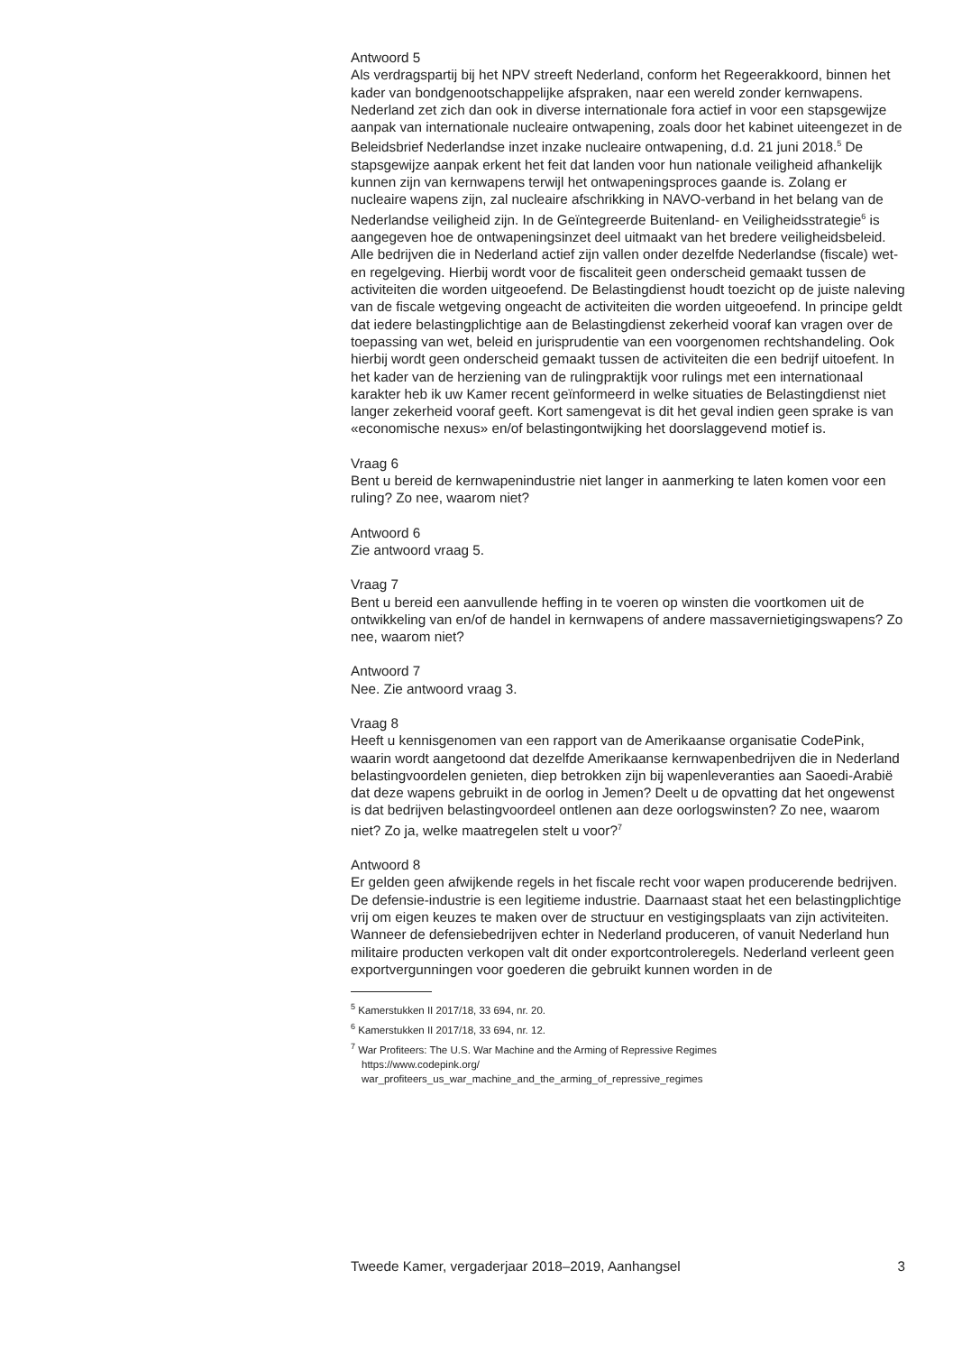Antwoord 5
Als verdragspartij bij het NPV streeft Nederland, conform het Regeerakkoord, binnen het kader van bondgenootschappelijke afspraken, naar een wereld zonder kernwapens. Nederland zet zich dan ook in diverse internationale fora actief in voor een stapsgewijze aanpak van internationale nucleaire ontwapening, zoals door het kabinet uiteengezet in de Beleidsbrief Nederlandse inzet inzake nucleaire ontwapening, d.d. 21 juni 2018.<sup>5</sup> De stapsgewijze aanpak erkent het feit dat landen voor hun nationale veiligheid afhankelijk kunnen zijn van kernwapens terwijl het ontwapeningsproces gaande is. Zolang er nucleaire wapens zijn, zal nucleaire afschrikking in NAVO-verband in het belang van de Nederlandse veiligheid zijn. In de Geïntegreerde Buitenland- en Veiligheidsstrategie<sup>6</sup> is aangegeven hoe de ontwapeningsinzet deel uitmaakt van het bredere veiligheidsbeleid.
Alle bedrijven die in Nederland actief zijn vallen onder dezelfde Nederlandse (fiscale) wet- en regelgeving. Hierbij wordt voor de fiscaliteit geen onderscheid gemaakt tussen de activiteiten die worden uitgeoefend. De Belastingdienst houdt toezicht op de juiste naleving van de fiscale wetgeving ongeacht de activiteiten die worden uitgeoefend. In principe geldt dat iedere belastingplichtige aan de Belastingdienst zekerheid vooraf kan vragen over de toepassing van wet, beleid en jurisprudentie van een voorgenomen rechtshandeling. Ook hierbij wordt geen onderscheid gemaakt tussen de activiteiten die een bedrijf uitoefent. In het kader van de herziening van de rulingpraktijk voor rulings met een internationaal karakter heb ik uw Kamer recent geïnformeerd in welke situaties de Belastingdienst niet langer zekerheid vooraf geeft. Kort samengevat is dit het geval indien geen sprake is van «economische nexus» en/of belastingontwijking het doorslaggevend motief is.
Vraag 6
Bent u bereid de kernwapenindustrie niet langer in aanmerking te laten komen voor een ruling? Zo nee, waarom niet?
Antwoord 6
Zie antwoord vraag 5.
Vraag 7
Bent u bereid een aanvullende heffing in te voeren op winsten die voortkomen uit de ontwikkeling van en/of de handel in kernwapens of andere massavernietigingswapens? Zo nee, waarom niet?
Antwoord 7
Nee. Zie antwoord vraag 3.
Vraag 8
Heeft u kennisgenomen van een rapport van de Amerikaanse organisatie CodePink, waarin wordt aangetoond dat dezelfde Amerikaanse kernwapenbedrijven die in Nederland belastingvoordelen genieten, diep betrokken zijn bij wapenleveranties aan Saoedi-Arabië dat deze wapens gebruikt in de oorlog in Jemen? Deelt u de opvatting dat het ongewenst is dat bedrijven belastingvoordeel ontlenen aan deze oorlogswinsten? Zo nee, waarom niet? Zo ja, welke maatregelen stelt u voor?<sup>7</sup>
Antwoord 8
Er gelden geen afwijkende regels in het fiscale recht voor wapen producerende bedrijven. De defensie-industrie is een legitieme industrie. Daarnaast staat het een belastingplichtige vrij om eigen keuzes te maken over de structuur en vestigingsplaats van zijn activiteiten. Wanneer de defensiebedrijven echter in Nederland produceren, of vanuit Nederland hun militaire producten verkopen valt dit onder exportcontroleregels. Nederland verleent geen exportvergunningen voor goederen die gebruikt kunnen worden in de
<sup>5</sup> Kamerstukken II 2017/18, 33 694, nr. 20.
<sup>6</sup> Kamerstukken II 2017/18, 33 694, nr. 12.
<sup>7</sup> War Profiteers: The U.S. War Machine and the Arming of Repressive Regimes
https://www.codepink.org/
war_profiteers_us_war_machine_and_the_arming_of_repressive_regimes
Tweede Kamer, vergaderjaar 2018–2019, Aanhangsel 3